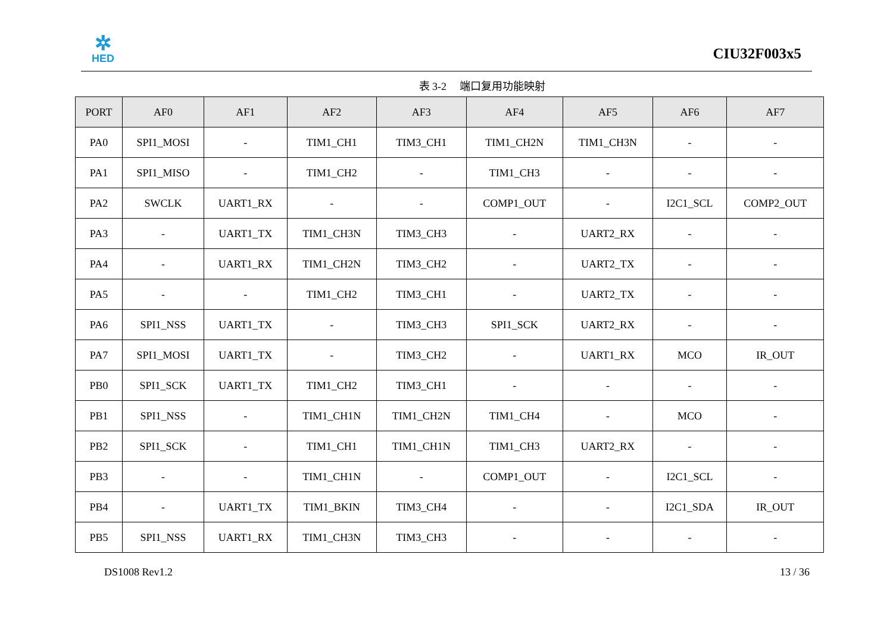✲
HED
CIU32F003x5
表 3-2 端口复用功能映射
| PORT | AF0 | AF1 | AF2 | AF3 | AF4 | AF5 | AF6 | AF7 |
| --- | --- | --- | --- | --- | --- | --- | --- | --- |
| PA0 | SPI1_MOSI | - | TIM1_CH1 | TIM3_CH1 | TIM1_CH2N | TIM1_CH3N | - | - |
| PA1 | SPI1_MISO | - | TIM1_CH2 | - | TIM1_CH3 | - | - | - |
| PA2 | SWCLK | UART1_RX | - | - | COMP1_OUT | - | I2C1_SCL | COMP2_OUT |
| PA3 | - | UART1_TX | TIM1_CH3N | TIM3_CH3 | - | UART2_RX | - | - |
| PA4 | - | UART1_RX | TIM1_CH2N | TIM3_CH2 | - | UART2_TX | - | - |
| PA5 | - | - | TIM1_CH2 | TIM3_CH1 | - | UART2_TX | - | - |
| PA6 | SPI1_NSS | UART1_TX | - | TIM3_CH3 | SPI1_SCK | UART2_RX | - | - |
| PA7 | SPI1_MOSI | UART1_TX | - | TIM3_CH2 | - | UART1_RX | MCO | IR_OUT |
| PB0 | SPI1_SCK | UART1_TX | TIM1_CH2 | TIM3_CH1 | - | - | - | - |
| PB1 | SPI1_NSS | - | TIM1_CH1N | TIM1_CH2N | TIM1_CH4 | - | MCO | - |
| PB2 | SPI1_SCK | - | TIM1_CH1 | TIM1_CH1N | TIM1_CH3 | UART2_RX | - | - |
| PB3 | - | - | TIM1_CH1N | - | COMP1_OUT | - | I2C1_SCL | - |
| PB4 | - | UART1_TX | TIM1_BKIN | TIM3_CH4 | - | - | I2C1_SDA | IR_OUT |
| PB5 | SPI1_NSS | UART1_RX | TIM1_CH3N | TIM3_CH3 | - | - | - | - |
DS1008 Rev1.2 13 / 36